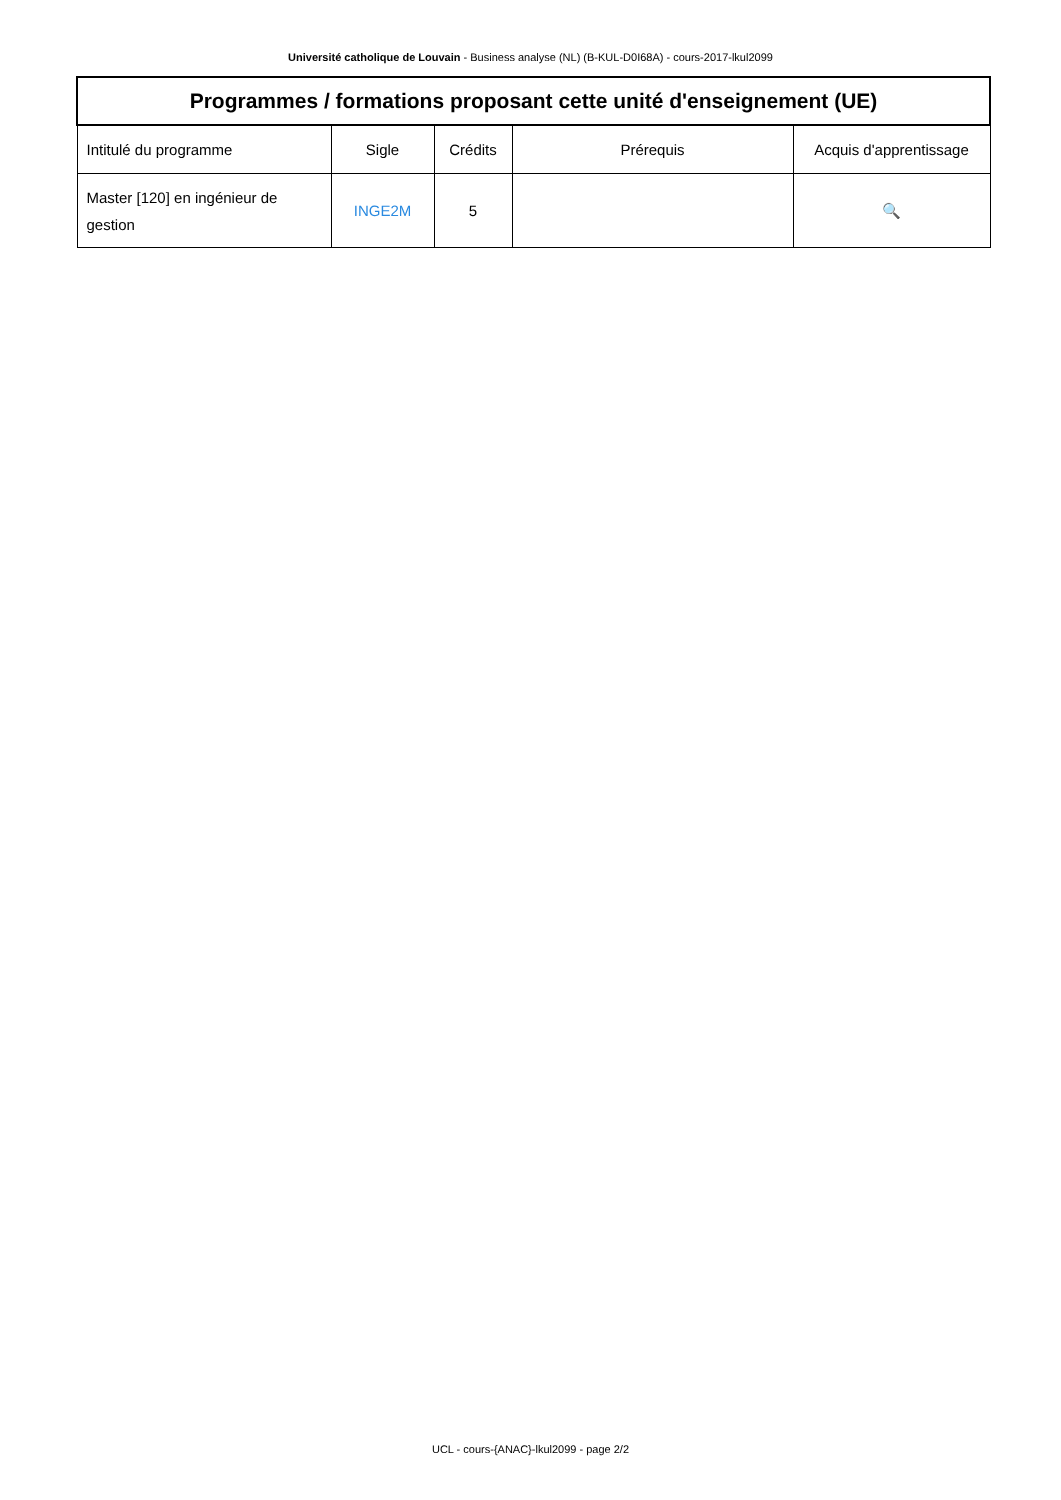Université catholique de Louvain - Business analyse (NL) (B-KUL-D0I68A) - cours-2017-lkul2099
| Programmes / formations proposant cette unité d'enseignement (UE) | | | | |
| --- | --- | --- | --- | --- |
| Intitulé du programme | Sigle | Crédits | Prérequis | Acquis d'apprentissage |
| Master [120] en ingénieur de gestion | INGE2M | 5 | | 🔍 |
UCL - cours-{ANAC}-lkul2099 - page 2/2